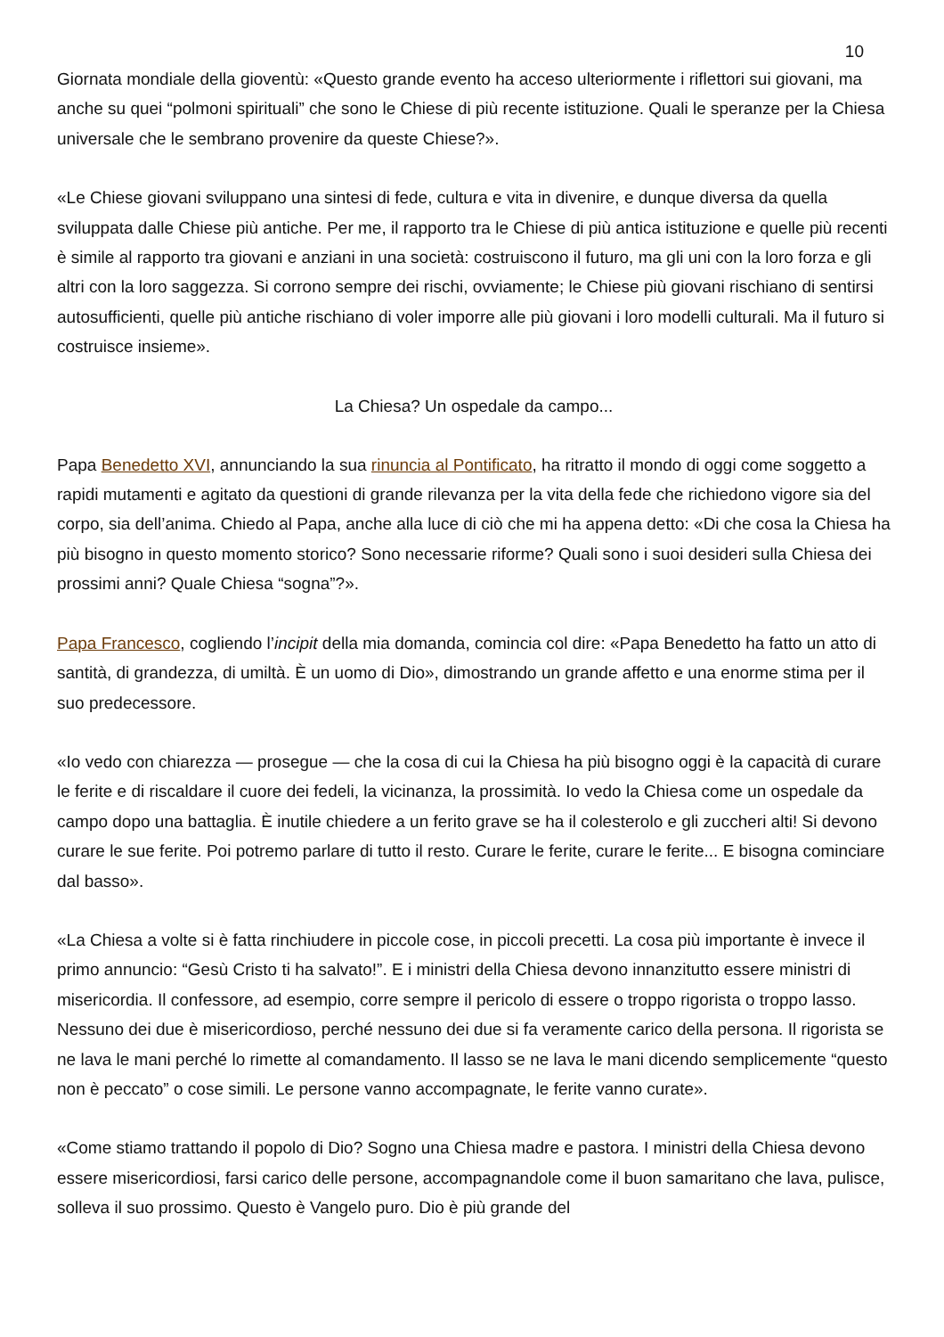10
Giornata mondiale della gioventù: «Questo grande evento ha acceso ulteriormente i riflettori sui giovani, ma anche su quei “polmoni spirituali” che sono le Chiese di più recente istituzione. Quali le speranze per la Chiesa universale che le sembrano provenire da queste Chiese?».
«Le Chiese giovani sviluppano una sintesi di fede, cultura e vita in divenire, e dunque diversa da quella sviluppata dalle Chiese più antiche. Per me, il rapporto tra le Chiese di più antica istituzione e quelle più recenti è simile al rapporto tra giovani e anziani in una società: costruiscono il futuro, ma gli uni con la loro forza e gli altri con la loro saggezza. Si corrono sempre dei rischi, ovviamente; le Chiese più giovani rischiano di sentirsi autosufficienti, quelle più antiche rischiano di voler imporre alle più giovani i loro modelli culturali. Ma il futuro si costruisce insieme».
La Chiesa? Un ospedale da campo...
Papa Benedetto XVI, annunciando la sua rinuncia al Pontificato, ha ritratto il mondo di oggi come soggetto a rapidi mutamenti e agitato da questioni di grande rilevanza per la vita della fede che richiedono vigore sia del corpo, sia dell’anima. Chiedo al Papa, anche alla luce di ciò che mi ha appena detto: «Di che cosa la Chiesa ha più bisogno in questo momento storico? Sono necessarie riforme? Quali sono i suoi desideri sulla Chiesa dei prossimi anni? Quale Chiesa “sogna”?».
Papa Francesco, cogliendo l’incipit della mia domanda, comincia col dire: «Papa Benedetto ha fatto un atto di santità, di grandezza, di umiltà. È un uomo di Dio», dimostrando un grande affetto e una enorme stima per il suo predecessore.
«Io vedo con chiarezza — prosegue — che la cosa di cui la Chiesa ha più bisogno oggi è la capacità di curare le ferite e di riscaldare il cuore dei fedeli, la vicinanza, la prossimità. Io vedo la Chiesa come un ospedale da campo dopo una battaglia. È inutile chiedere a un ferito grave se ha il colesterolo e gli zuccheri alti! Si devono curare le sue ferite. Poi potremo parlare di tutto il resto. Curare le ferite, curare le ferite... E bisogna cominciare dal basso».
«La Chiesa a volte si è fatta rinchiudere in piccole cose, in piccoli precetti. La cosa più importante è invece il primo annuncio: “Gesù Cristo ti ha salvato!”. E i ministri della Chiesa devono innanzitutto essere ministri di misericordia. Il confessore, ad esempio, corre sempre il pericolo di essere o troppo rigorista o troppo lasso. Nessuno dei due è misericordioso, perché nessuno dei due si fa veramente carico della persona. Il rigorista se ne lava le mani perché lo rimette al comandamento. Il lasso se ne lava le mani dicendo semplicemente “questo non è peccato” o cose simili. Le persone vanno accompagnate, le ferite vanno curate».
«Come stiamo trattando il popolo di Dio? Sogno una Chiesa madre e pastora. I ministri della Chiesa devono essere misericordiosi, farsi carico delle persone, accompagnandole come il buon samaritano che lava, pulisce, solleva il suo prossimo. Questo è Vangelo puro. Dio è più grande del